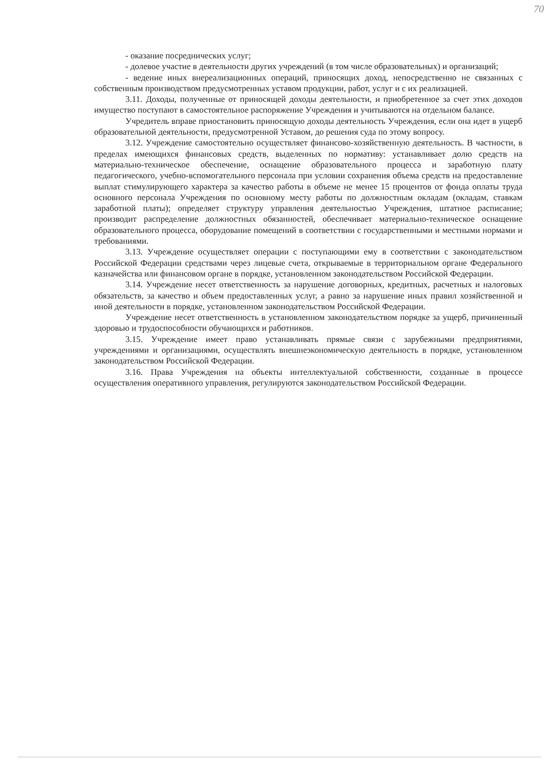70
- оказание посреднических услуг;
- долевое участие в деятельности других учреждений (в том числе образовательных) и организаций;
- ведение иных внереализационных операций, приносящих доход, непосредственно не связанных с собственным производством предусмотренных уставом продукции, работ, услуг и с их реализацией.
3.11. Доходы, полученные от приносящей доходы деятельности, и приобретенное за счет этих доходов имущество поступают в самостоятельное распоряжение Учреждения и учитываются на отдельном балансе.
Учредитель вправе приостановить приносящую доходы деятельность Учреждения, если она идет в ущерб образовательной деятельности, предусмотренной Уставом, до решения суда по этому вопросу.
3.12. Учреждение самостоятельно осуществляет финансово-хозяйственную деятельность. В частности, в пределах имеющихся финансовых средств, выделенных по нормативу: устанавливает долю средств на материально-техническое обеспечение, оснащение образовательного процесса и заработную плату педагогического, учебно-вспомогательного персонала при условии сохранения объема средств на предоставление выплат стимулирующего характера за качество работы в объеме не менее 15 процентов от фонда оплаты труда основного персонала Учреждения по основному месту работы по должностным окладам (окладам, ставкам заработной платы); определяет структуру управления деятельностью Учреждения, штатное расписание; производит распределение должностных обязанностей, обеспечивает материально-техническое оснащение образовательного процесса, оборудование помещений в соответствии с государственными и местными нормами и требованиями.
3.13. Учреждение осуществляет операции с поступающими ему в соответствии с законодательством Российской Федерации средствами через лицевые счета, открываемые в территориальном органе Федерального казначейства или финансовом органе в порядке, установленном законодательством Российской Федерации.
3.14. Учреждение несет ответственность за нарушение договорных, кредитных, расчетных и налоговых обязательств, за качество и объем предоставленных услуг, а равно за нарушение иных правил хозяйственной и иной деятельности в порядке, установленном законодательством Российской Федерации.
Учреждение несет ответственность в установленном законодательством порядке за ущерб, причиненный здоровью и трудоспособности обучающихся и работников.
3.15. Учреждение имеет право устанавливать прямые связи с зарубежными предприятиями, учреждениями и организациями, осуществлять внешнеэкономическую деятельность в порядке, установленном законодательством Российской Федерации.
3.16. Права Учреждения на объекты интеллектуальной собственности, созданные в процессе осуществления оперативного управления, регулируются законодательством Российской Федерации.